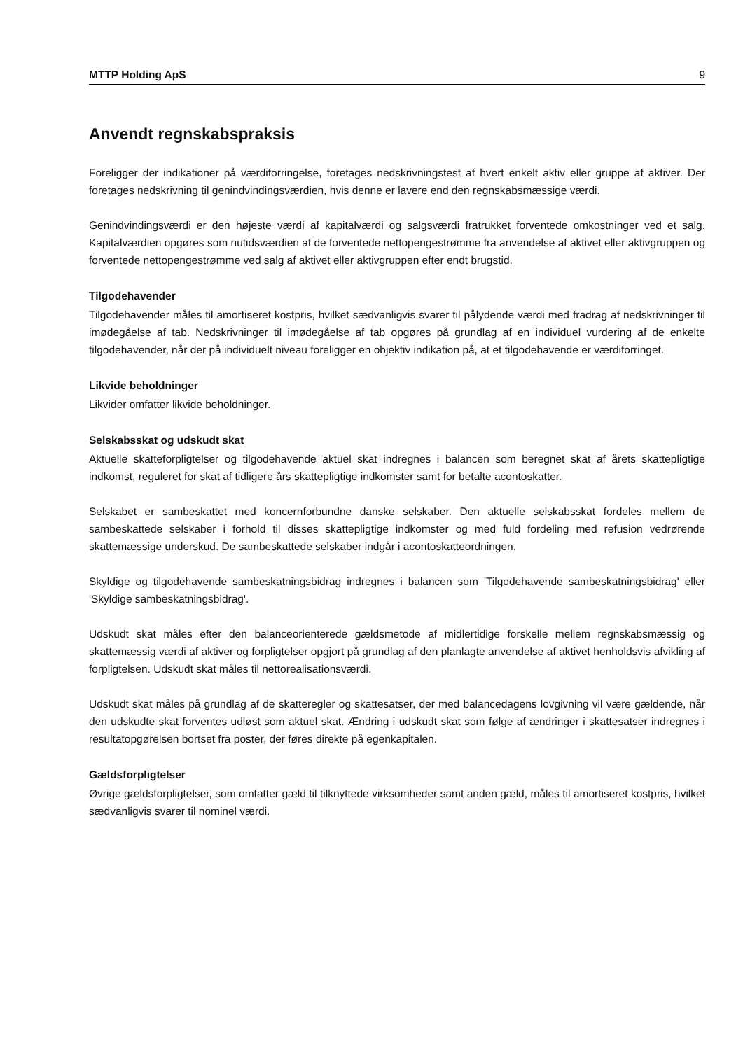MTTP Holding ApS 9
Anvendt regnskabspraksis
Foreligger der indikationer på værdiforringelse, foretages nedskrivningstest af hvert enkelt aktiv eller gruppe af aktiver. Der foretages nedskrivning til genindvindingsværdien, hvis denne er lavere end den regnskabsmæssige værdi.
Genindvindingsværdi er den højeste værdi af kapitalværdi og salgsværdi fratrukket forventede omkostninger ved et salg. Kapitalværdien opgøres som nutidsværdien af de forventede nettopengestrømme fra anvendelse af aktivet eller aktivgruppen og forventede nettopengestrømme ved salg af aktivet eller aktivgruppen efter endt brugstid.
Tilgodehavender
Tilgodehavender måles til amortiseret kostpris, hvilket sædvanligvis svarer til pålydende værdi med fradrag af nedskrivninger til imødegåelse af tab. Nedskrivninger til imødegåelse af tab opgøres på grundlag af en individuel vurdering af de enkelte tilgodehavender, når der på individuelt niveau foreligger en objektiv indikation på, at et tilgodehavende er værdiforringet.
Likvide beholdninger
Likvider omfatter likvide beholdninger.
Selskabsskat og udskudt skat
Aktuelle skatteforpligtelser og tilgodehavende aktuel skat indregnes i balancen som beregnet skat af årets skattepligtige indkomst, reguleret for skat af tidligere års skattepligtige indkomster samt for betalte acontoskatter.
Selskabet er sambeskattet med koncernforbundne danske selskaber. Den aktuelle selskabsskat fordeles mellem de sambeskattede selskaber i forhold til disses skattepligtige indkomster og med fuld fordeling med refusion vedrørende skattemæssige underskud. De sambeskattede selskaber indgår i acontoskatteordningen.
Skyldige og tilgodehavende sambeskatningsbidrag indregnes i balancen som 'Tilgodehavende sambeskatningsbidrag' eller 'Skyldige sambeskatningsbidrag'.
Udskudt skat måles efter den balanceorienterede gældsmetode af midlertidige forskelle mellem regnskabsmæssig og skattemæssig værdi af aktiver og forpligtelser opgjort på grundlag af den planlagte anvendelse af aktivet henholdsvis afvikling af forpligtelsen. Udskudt skat måles til nettorealisationsværdi.
Udskudt skat måles på grundlag af de skatteregler og skattesatser, der med balancedagens lovgivning vil være gældende, når den udskudte skat forventes udløst som aktuel skat. Ændring i udskudt skat som følge af ændringer i skattesatser indregnes i resultatopgørelsen bortset fra poster, der føres direkte på egenkapitalen.
Gældsforpligtelser
Øvrige gældsforpligtelser, som omfatter gæld til tilknyttede virksomheder samt anden gæld, måles til amortiseret kostpris, hvilket sædvanligvis svarer til nominel værdi.